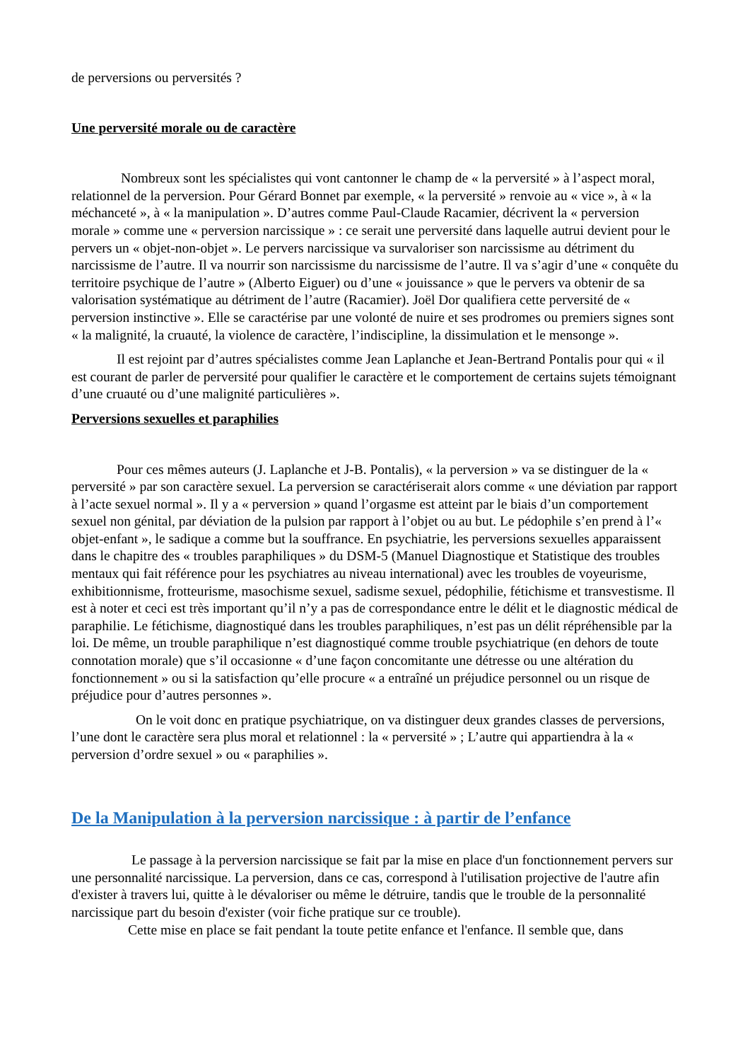de perversions ou perversités ?
Une perversité morale ou de caractère
Nombreux sont les spécialistes qui vont cantonner le champ de « la perversité » à l’aspect moral, relationnel de la perversion. Pour Gérard Bonnet par exemple, « la perversité » renvoie au « vice », à « la méchanceté », à « la manipulation ». D’autres comme Paul-Claude Racamier, décrivent la « perversion morale » comme une « perversion narcissique » : ce serait une perversité dans laquelle autrui devient pour le pervers un « objet-non-objet ». Le pervers narcissique va survaloriser son narcissisme au détriment du narcissisme de l’autre. Il va nourrir son narcissisme du narcissisme de l’autre. Il va s’agir d’une « conquête du territoire psychique de l’autre » (Alberto Eiguer) ou d’une « jouissance » que le pervers va obtenir de sa valorisation systématique au détriment de l’autre (Racamier). Joël Dor qualifiera cette perversité de « perversion instinctive ». Elle se caractérise par une volonté de nuire et ses prodromes ou premiers signes sont « la malignité, la cruauté, la violence de caractère, l’indiscipline, la dissimulation et le mensonge ».
Il est rejoint par d’autres spécialistes comme Jean Laplanche et Jean-Bertrand Pontalis pour qui « il est courant de parler de perversité pour qualifier le caractère et le comportement de certains sujets témoignant d’une cruauté ou d’une malignité particulières ».
Perversions sexuelles et paraphilies
Pour ces mêmes auteurs (J. Laplanche et J-B. Pontalis), « la perversion » va se distinguer de la « perversité » par son caractère sexuel. La perversion se caractériserait alors comme « une déviation par rapport à l’acte sexuel normal ». Il y a « perversion » quand l’orgasme est atteint par le biais d’un comportement sexuel non génital, par déviation de la pulsion par rapport à l’objet ou au but. Le pédophile s’en prend à l’« objet-enfant », le sadique a comme but la souffrance. En psychiatrie, les perversions sexuelles apparaissent dans le chapitre des « troubles paraphiliques » du DSM-5 (Manuel Diagnostique et Statistique des troubles mentaux qui fait référence pour les psychiatres au niveau international) avec les troubles de voyeurisme, exhibitionnisme, frotteurisme, masochisme sexuel, sadisme sexuel, pédophilie, fétichisme et transvestisme. Il est à noter et ceci est très important qu’il n’y a pas de correspondance entre le délit et le diagnostic médical de paraphilie. Le fétichisme, diagnostiqué dans les troubles paraphiliques, n’est pas un délit répréhensible par la loi. De même, un trouble paraphilique n’est diagnostiqué comme trouble psychiatrique (en dehors de toute connotation morale) que s’il occasionne « d’une façon concomitante une détresse ou une altération du fonctionnement » ou si la satisfaction qu’elle procure « a entraîné un préjudice personnel ou un risque de préjudice pour d’autres personnes ».
On le voit donc en pratique psychiatrique, on va distinguer deux grandes classes de perversions, l’une dont le caractère sera plus moral et relationnel : la « perversité » ; L’autre qui appartiendra à la « perversion d’ordre sexuel » ou « paraphilies ».
De la Manipulation à la perversion narcissique : à partir de l’enfance
Le passage à la perversion narcissique se fait par la mise en place d'un fonctionnement pervers sur une personnalité narcissique. La perversion, dans ce cas, correspond à l'utilisation projective de l'autre afin d'exister à travers lui, quitte à le dévaloriser ou même le détruire, tandis que le trouble de la personnalité narcissique part du besoin d'exister (voir fiche pratique sur ce trouble).
Cette mise en place se fait pendant la toute petite enfance et l'enfance. Il semble que, dans